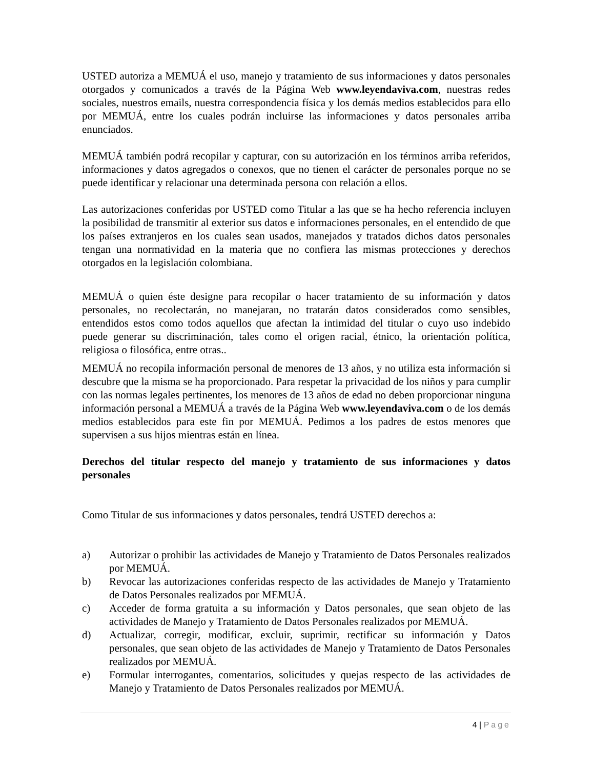USTED autoriza a MEMUÁ el uso, manejo y tratamiento de sus informaciones y datos personales otorgados y comunicados a través de la Página Web www.leyendaviva.com, nuestras redes sociales, nuestros emails, nuestra correspondencia física y los demás medios establecidos para ello por MEMUÁ, entre los cuales podrán incluirse las informaciones y datos personales arriba enunciados.
MEMUÁ también podrá recopilar y capturar, con su autorización en los términos arriba referidos, informaciones y datos agregados o conexos, que no tienen el carácter de personales porque no se puede identificar y relacionar una determinada persona con relación a ellos.
Las autorizaciones conferidas por USTED como Titular a las que se ha hecho referencia incluyen la posibilidad de transmitir al exterior sus datos e informaciones personales, en el entendido de que los países extranjeros en los cuales sean usados, manejados y tratados dichos datos personales tengan una normatividad en la materia que no confiera las mismas protecciones y derechos otorgados en la legislación colombiana.
MEMUÁ o quien éste designe para recopilar o hacer tratamiento de su información y datos personales, no recolectarán, no manejaran, no tratarán datos considerados como sensibles, entendidos estos como todos aquellos que afectan la intimidad del titular o cuyo uso indebido puede generar su discriminación, tales como el origen racial, étnico, la orientación política, religiosa o filosófica, entre otras..
MEMUÁ no recopila información personal de menores de 13 años, y no utiliza esta información si descubre que la misma se ha proporcionado. Para respetar la privacidad de los niños y para cumplir con las normas legales pertinentes, los menores de 13 años de edad no deben proporcionar ninguna información personal a MEMUÁ a través de la Página Web www.leyendaviva.com o de los demás medios establecidos para este fin por MEMUÁ. Pedimos a los padres de estos menores que supervisen a sus hijos mientras están en línea.
Derechos del titular respecto del manejo y tratamiento de sus informaciones y datos personales
Como Titular de sus informaciones y datos personales, tendrá USTED derechos a:
a) Autorizar o prohibir las actividades de Manejo y Tratamiento de Datos Personales realizados por MEMUÁ.
b) Revocar las autorizaciones conferidas respecto de las actividades de Manejo y Tratamiento de Datos Personales realizados por MEMUÁ.
c) Acceder de forma gratuita a su información y Datos personales, que sean objeto de las actividades de Manejo y Tratamiento de Datos Personales realizados por MEMUÁ.
d) Actualizar, corregir, modificar, excluir, suprimir, rectificar su información y Datos personales, que sean objeto de las actividades de Manejo y Tratamiento de Datos Personales realizados por MEMUÁ.
e) Formular interrogantes, comentarios, solicitudes y quejas respecto de las actividades de Manejo y Tratamiento de Datos Personales realizados por MEMUÁ.
4 | Page